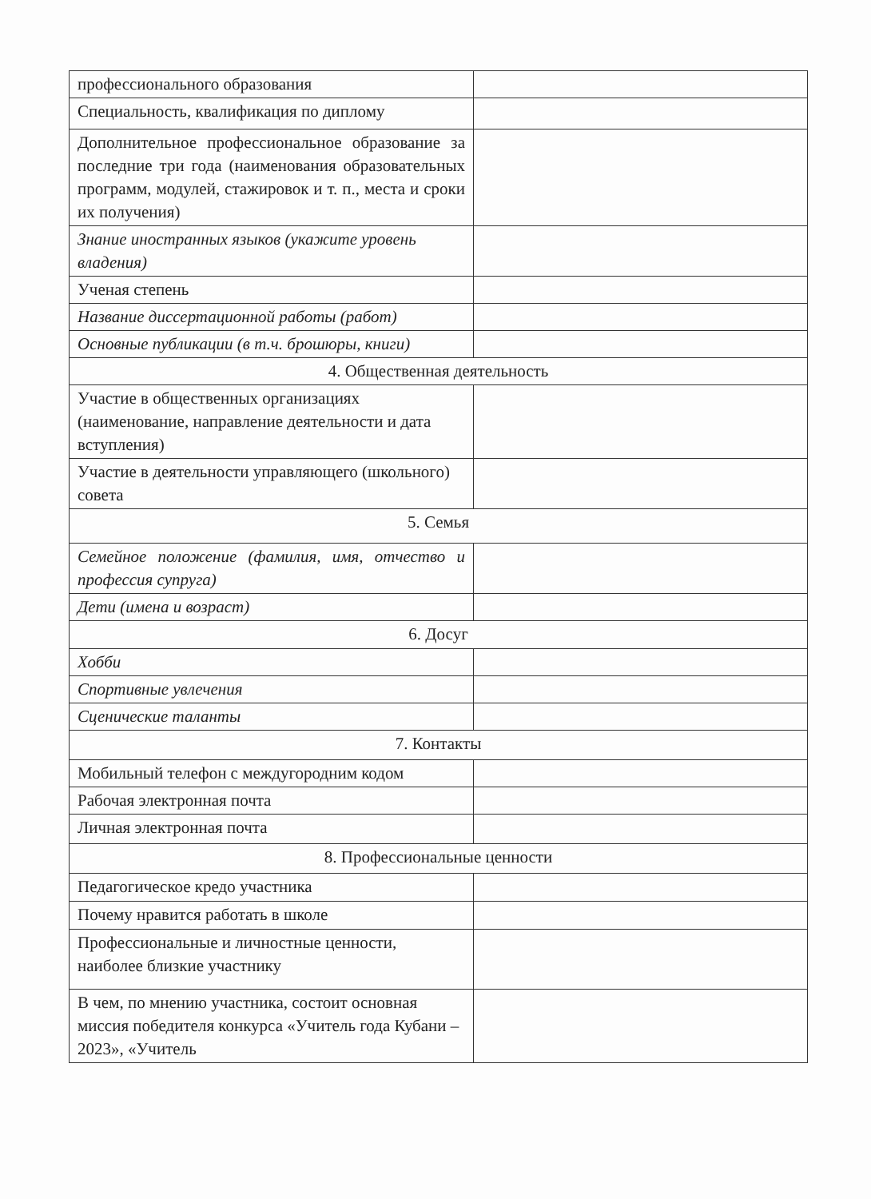| профессионального образования | |
| Специальность, квалификация по диплому | |
| Дополнительное профессиональное образование за последние три года (наименования образовательных программ, модулей, стажировок и т. п., места и сроки их получения) | |
| Знание иностранных языков (укажите уровень владения) | |
| Ученая степень | |
| Название диссертационной работы (работ) | |
| Основные публикации (в т.ч. брошюры, книги) | |
| 4. Общественная деятельность | |
| Участие в общественных организациях (наименование, направление деятельности и дата вступления) | |
| Участие в деятельности управляющего (школьного) совета | |
| 5. Семья | |
| Семейное положение (фамилия, имя, отчество и профессия супруга) | |
| Дети (имена и возраст) | |
| 6. Досуг | |
| Хобби | |
| Спортивные увлечения | |
| Сценические таланты | |
| 7. Контакты | |
| Мобильный телефон с междугородним кодом | |
| Рабочая электронная почта | |
| Личная электронная почта | |
| 8. Профессиональные ценности | |
| Педагогическое кредо участника | |
| Почему нравится работать в школе | |
| Профессиональные и личностные ценности, наиболее близкие участнику | |
| В чем, по мнению участника, состоит основная миссия победителя конкурса «Учитель года Кубани – 2023», «Учитель | |